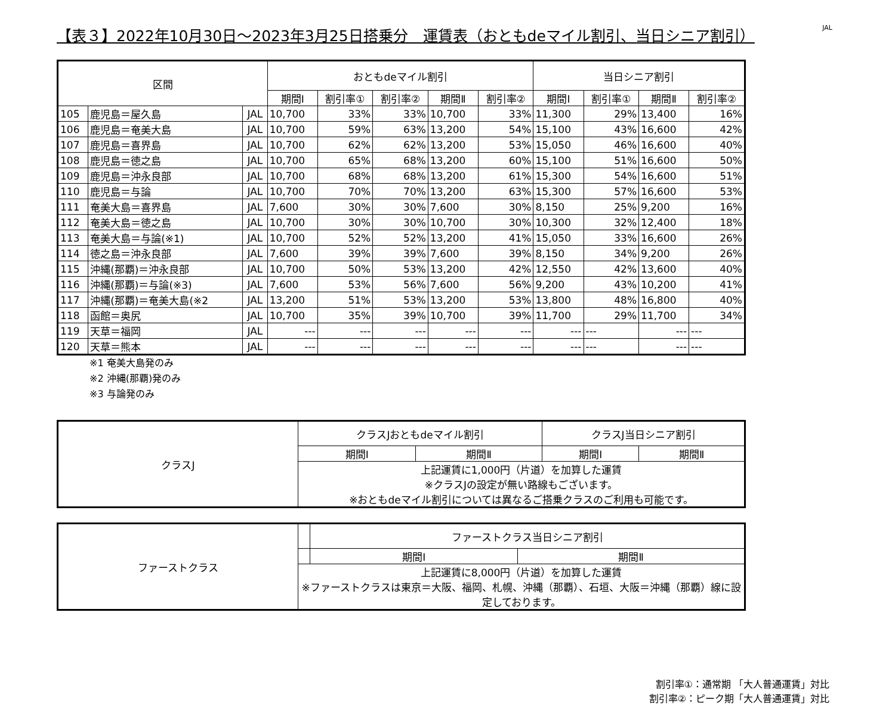【表３】2022年10月30日～2023年3月25日搭乗分　運賃表（おともdeマイル割引、当日シニア割引） JAL
| 区間 | | | おともdeマイル割引 | | | | | 当日シニア割引 | | | |
| --- | --- | --- | --- | --- | --- | --- | --- | --- | --- | --- | --- |
| | | | 期間Ⅰ | 割引率① | 割引率② | 期間Ⅱ | 割引率② | 期間Ⅰ | 割引率① | 期間Ⅱ | 割引率② |
| 105 | 鹿児島＝屋久島 | JAL | 10,700 | 33% | 33% | 10,700 | 33% | 11,300 | 29% | 13,400 | 16% |
| 106 | 鹿児島＝奄美大島 | JAL | 10,700 | 59% | 63% | 13,200 | 54% | 15,100 | 43% | 16,600 | 42% |
| 107 | 鹿児島＝喜界島 | JAL | 10,700 | 62% | 62% | 13,200 | 53% | 15,050 | 46% | 16,600 | 40% |
| 108 | 鹿児島＝徳之島 | JAL | 10,700 | 65% | 68% | 13,200 | 60% | 15,100 | 51% | 16,600 | 50% |
| 109 | 鹿児島＝沖永良部 | JAL | 10,700 | 68% | 68% | 13,200 | 61% | 15,300 | 54% | 16,600 | 51% |
| 110 | 鹿児島＝与論 | JAL | 10,700 | 70% | 70% | 13,200 | 63% | 15,300 | 57% | 16,600 | 53% |
| 111 | 奄美大島＝喜界島 | JAL | 7,600 | 30% | 30% | 7,600 | 30% | 8,150 | 25% | 9,200 | 16% |
| 112 | 奄美大島＝徳之島 | JAL | 10,700 | 30% | 30% | 10,700 | 30% | 10,300 | 32% | 12,400 | 18% |
| 113 | 奄美大島＝与論(※1) | JAL | 10,700 | 52% | 52% | 13,200 | 41% | 15,050 | 33% | 16,600 | 26% |
| 114 | 徳之島＝沖永良部 | JAL | 7,600 | 39% | 39% | 7,600 | 39% | 8,150 | 34% | 9,200 | 26% |
| 115 | 沖縄(那覇)＝沖永良部 | JAL | 10,700 | 50% | 53% | 13,200 | 42% | 12,550 | 42% | 13,600 | 40% |
| 116 | 沖縄(那覇)＝与論(※3) | JAL | 7,600 | 53% | 56% | 7,600 | 56% | 9,200 | 43% | 10,200 | 41% |
| 117 | 沖縄(那覇)＝奄美大島(※2 | JAL | 13,200 | 51% | 53% | 13,200 | 53% | 13,800 | 48% | 16,800 | 40% |
| 118 | 函館＝奥尻 | JAL | 10,700 | 35% | 39% | 10,700 | 39% | 11,700 | 29% | 11,700 | 34% |
| 119 | 天草＝福岡 | JAL | --- | --- | --- | --- | --- | --- | --- | --- | --- |
| 120 | 天草＝熊本 | JAL | --- | --- | --- | --- | --- | --- | --- | --- | --- |
※1 奄美大島発のみ
※2 沖縄(那覇)発のみ
※3 与論発のみ
| クラスJ | クラスJおともdeマイル割引 | | クラスJ当日シニア割引 | |
| | 期間Ⅰ | 期間Ⅱ | 期間Ⅰ | 期間Ⅱ |
| | 上記運賃に1,000円（片道）を加算した運賃 ※クラスJの設定が無い路線もございます。 ※おともdeマイル割引については異なるご搭乗クラスのご利用も可能です。 | | | |
| ファーストクラス | | ファーストクラス当日シニア割引 | |
| | | 期間Ⅰ | 期間Ⅱ |
| | 上記運賃に8,000円（片道）を加算した運賃 ※ファーストクラスは東京＝大阪、福岡、札幌、沖縄（那覇）、石垣、大阪＝沖縄（那覇）線に設定しております。 | | |
割引率①：通常期 「大人普通運賃」対比
割引率②：ピーク期「大人普通運賃」対比